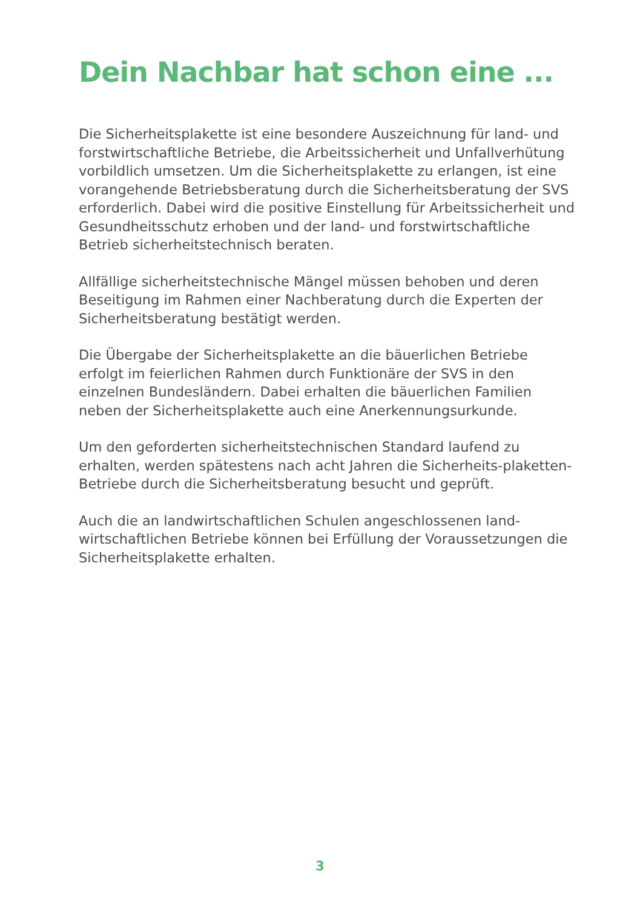Dein Nachbar hat schon eine ...
Die Sicherheitsplakette ist eine besondere Auszeichnung für land- und forstwirtschaftliche Betriebe, die Arbeitssicherheit und Unfallverhütung vorbildlich umsetzen. Um die Sicherheitsplakette zu erlangen, ist eine vorangehende Betriebsberatung durch die Sicherheitsberatung der SVS erforderlich. Dabei wird die positive Einstellung für Arbeitssicherheit und Gesundheitsschutz erhoben und der land- und forstwirtschaftliche Betrieb sicherheitstechnisch beraten.
Allfällige sicherheitstechnische Mängel müssen behoben und deren Beseitigung im Rahmen einer Nachberatung durch die Experten der Sicherheitsberatung bestätigt werden.
Die Übergabe der Sicherheitsplakette an die bäuerlichen Betriebe erfolgt im feierlichen Rahmen durch Funktionäre der SVS in den einzelnen Bundesländern. Dabei erhalten die bäuerlichen Familien neben der Sicherheitsplakette auch eine Anerkennungsurkunde.
Um den geforderten sicherheitstechnischen Standard laufend zu erhalten, werden spätestens nach acht Jahren die Sicherheits-plaketten-Betriebe durch die Sicherheitsberatung besucht und geprüft.
Auch die an landwirtschaftlichen Schulen angeschlossenen land-wirtschaftlichen Betriebe können bei Erfüllung der Voraussetzungen die Sicherheitsplakette erhalten.
3